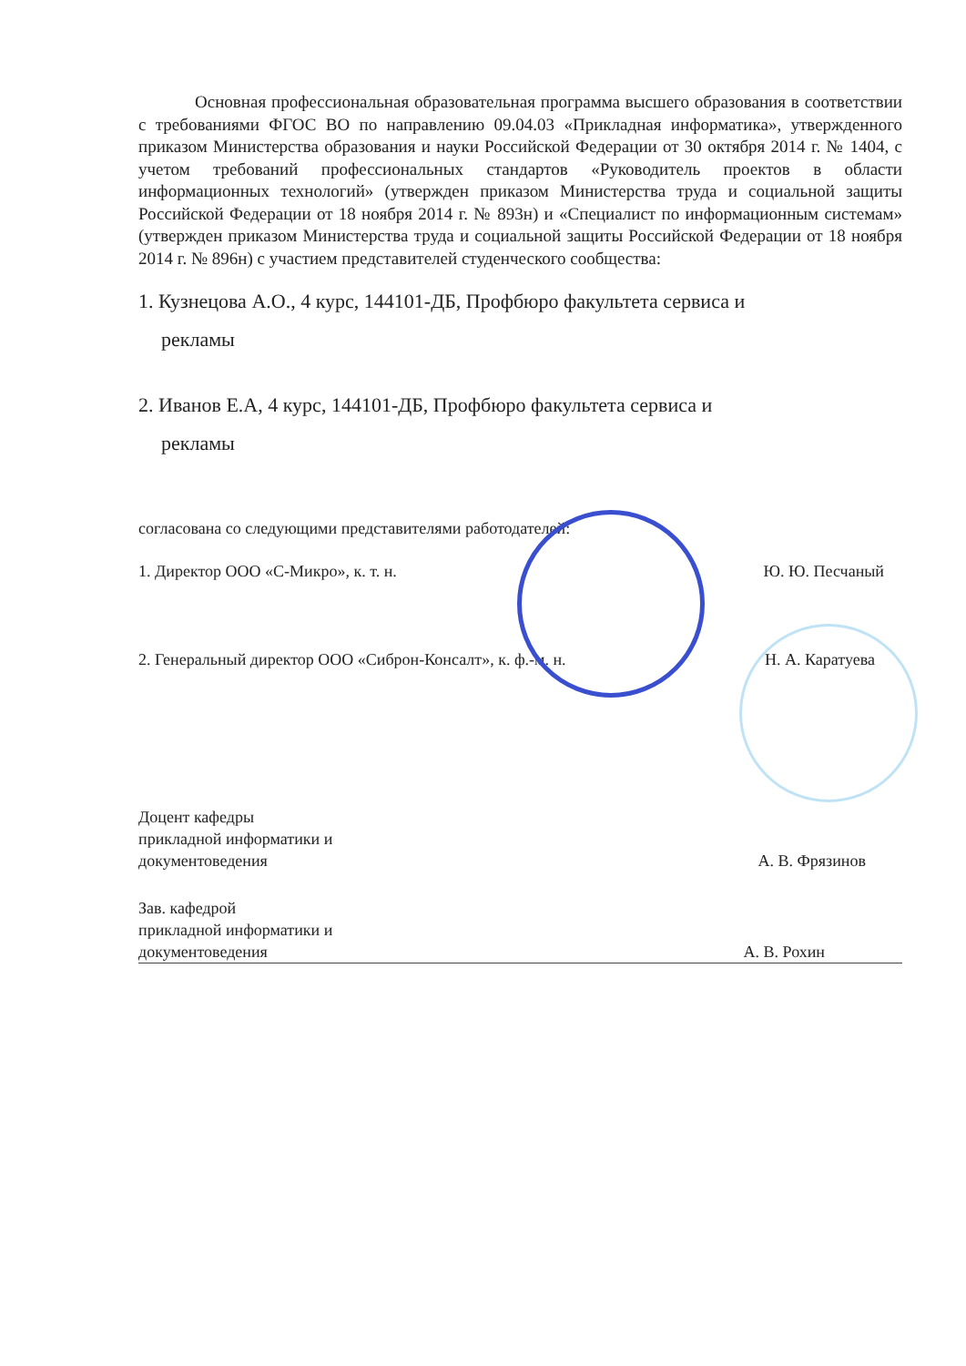Основная профессиональная образовательная программа высшего образования в соответствии с требованиями ФГОС ВО по направлению 09.04.03 «Прикладная информатика», утвержденного приказом Министерства образования и науки Российской Федерации от 30 октября 2014 г. № 1404, с учетом требований профессиональных стандартов «Руководитель проектов в области информационных технологий» (утвержден приказом Министерства труда и социальной защиты Российской Федерации от 18 ноября 2014 г. № 893н) и «Специалист по информационным системам» (утвержден приказом Министерства труда и социальной защиты Российской Федерации от 18 ноября 2014 г. № 896н) с участием представителей студенческого сообщества:
1. Кузнецова А.О., 4 курс, 144101-ДБ, Профбюро факультета сервиса и
рекламы
2. Иванов Е.А, 4 курс, 144101-ДБ, Профбюро факультета сервиса и
рекламы
согласована со следующими представителями работодателей:
1. Директор ООО «С-Микро», к. т. н. Ю. Ю. Песчаный
2. Генеральный директор ООО «Сиброн-Консалт», к. ф.-м. н. Н. А. Каратуева
Доцент кафедры
прикладной информатики и
документоведения А. В. Фрязинов
Зав. кафедрой
прикладной информатики и
документоведения А. В. Рохин